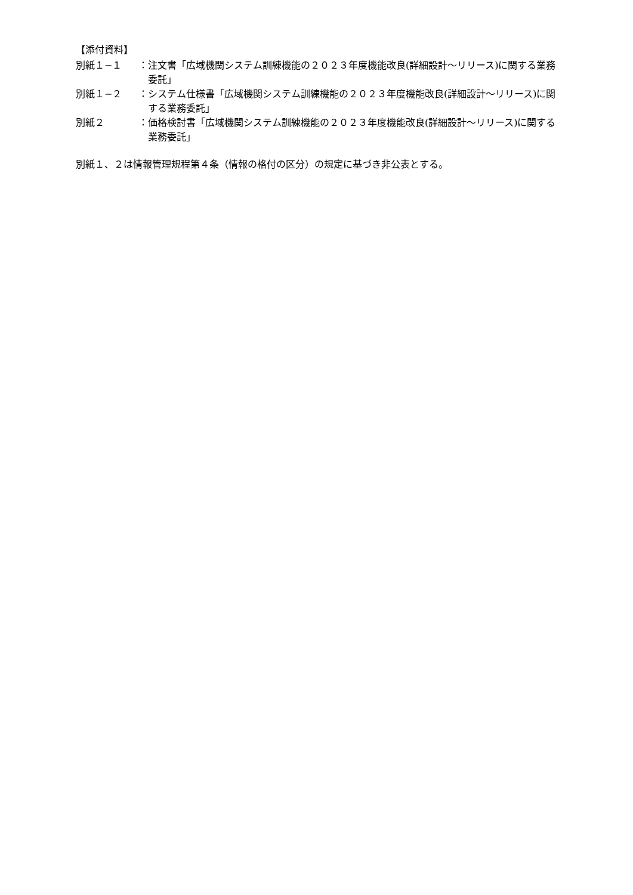【添付資料】
別紙１−１ ：注文書「広域機関システム訓練機能の２０２３年度機能改良(詳細設計〜リリース)に関する業務委託」
別紙１−２ ：システム仕様書「広域機関システム訓練機能の２０２３年度機能改良(詳細設計〜リリース)に関する業務委託」
別紙２ ：価格検討書「広域機関システム訓練機能の２０２３年度機能改良(詳細設計〜リリース)に関する業務委託」
別紙１、２は情報管理規程第４条（情報の格付の区分）の規定に基づき非公表とする。